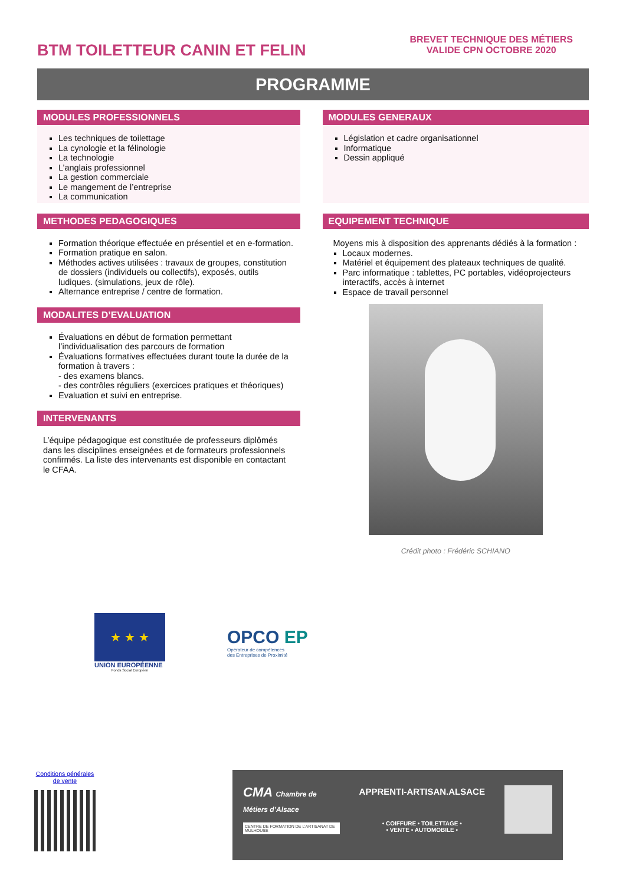BTM TOILETTEUR CANIN ET FELIN
BREVET TECHNIQUE DES MÉTIERS
VALIDE CPN OCTOBRE 2020
PROGRAMME
MODULES PROFESSIONNELS
Les techniques de toilettage
La cynologie et la félinologie
La technologie
L’anglais professionnel
La gestion commerciale
Le mangement de l’entreprise
La communication
METHODES PEDAGOGIQUES
Formation théorique effectuée en présentiel et en e-formation.
Formation pratique en salon.
Méthodes actives utilisées : travaux de groupes, constitution de dossiers (individuels ou collectifs), exposés, outils ludiques. (simulations, jeux de rôle).
Alternance entreprise / centre de formation.
MODALITES D’EVALUATION
Évaluations en début de formation permettant l’individualisation des parcours de formation
Évaluations formatives effectuées durant toute la durée de la formation à travers :
- des examens blancs.
- des contrôles réguliers (exercices pratiques et théoriques)
Evaluation et suivi en entreprise.
INTERVENANTS
L’équipe pédagogique est constituée de professeurs diplômés dans les disciplines enseignées et de formateurs professionnels confirmés. La liste des intervenants est disponible en contactant le CFAA.
MODULES GENERAUX
Législation et cadre organisationnel
Informatique
Dessin appliqué
EQUIPEMENT TECHNIQUE
Moyens mis à disposition des apprenants dédiés à la formation :
Locaux modernes.
Matériel et équipement des plateaux techniques de qualité.
Parc informatique : tablettes, PC portables, vidéoprojecteurs interactifs, accès à internet
Espace de travail personnel
Crédit photo : Frédéric SCHIANO
★ ★ ★
UNION EUROPÉENNE
Fonds Social Européen
OPCO EP
Opérateur de compétences
des Entreprises de Proximité
Conditions générales
de vente
CMA Chambre de Métiers d’Alsace
CENTRE DE FORMATION DE L’ARTISANAT DE MULHOUSE
APPRENTI-ARTISAN.ALSACE
• COIFFURE • TOILETTAGE •
• VENTE • AUTOMOBILE •